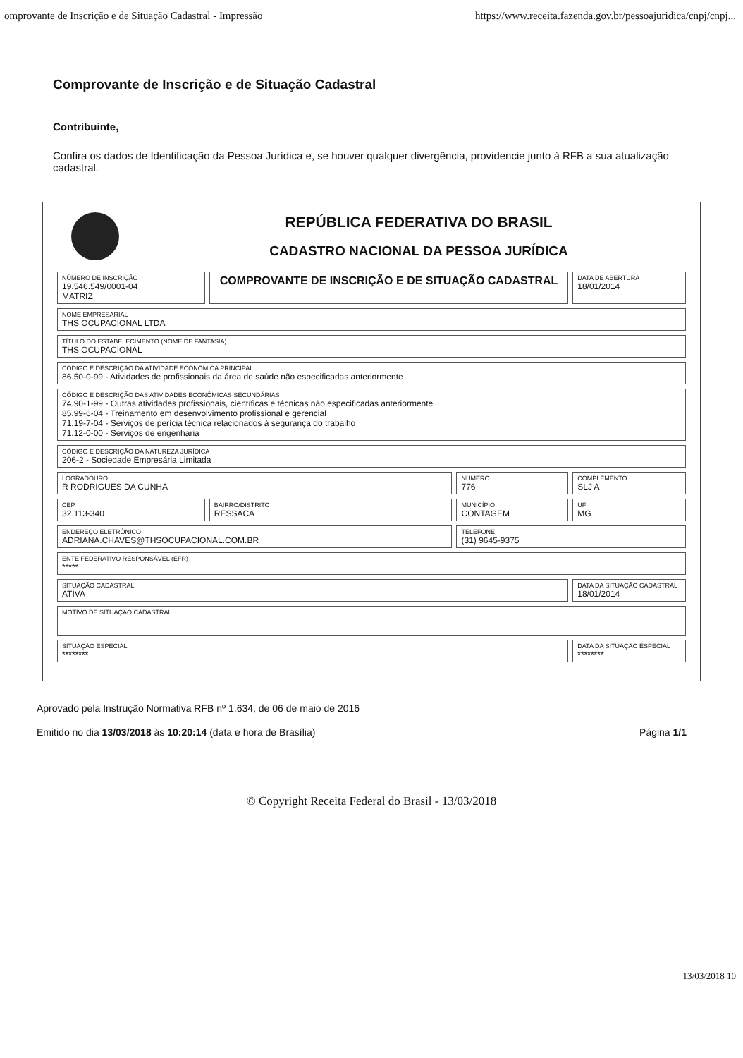omprovante de Inscrição e de Situação Cadastral - Impressão https://www.receita.fazenda.gov.br/pessoajuridica/cnpj/cnpj...
Comprovante de Inscrição e de Situação Cadastral
Contribuinte,
Confira os dados de Identificação da Pessoa Jurídica e, se houver qualquer divergência, providencie junto à RFB a sua atualização cadastral.
REPÚBLICA FEDERATIVA DO BRASIL
CADASTRO NACIONAL DA PESSOA JURÍDICA
| NÚMERO DE INSCRIÇÃO 19.546.549/0001-04 MATRIZ | COMPROVANTE DE INSCRIÇÃO E DE SITUAÇÃO CADASTRAL | | DATA DE ABERTURA 18/01/2014 |
| NOME EMPRESARIAL THS OCUPACIONAL LTDA | | | |
| TÍTULO DO ESTABELECIMENTO (NOME DE FANTASIA) THS OCUPACIONAL | | | |
| CÓDIGO E DESCRIÇÃO DA ATIVIDADE ECONÔMICA PRINCIPAL 86.50-0-99 - Atividades de profissionais da área de saúde não especificadas anteriormente | | | |
| CÓDIGO E DESCRIÇÃO DAS ATIVIDADES ECONÔMICAS SECUNDÁRIAS 74.90-1-99 - Outras atividades profissionais, científicas e técnicas não especificadas anteriormente 85.99-6-04 - Treinamento em desenvolvimento profissional e gerencial 71.19-7-04 - Serviços de perícia técnica relacionados à segurança do trabalho 71.12-0-00 - Serviços de engenharia | | | |
| CÓDIGO E DESCRIÇÃO DA NATUREZA JURÍDICA 206-2 - Sociedade Empresária Limitada | | | |
| LOGRADOURO R RODRIGUES DA CUNHA | | NÚMERO 776 | COMPLEMENTO SLJ A |
| CEP 32.113-340 | BAIRRO/DISTRITO RESSACA | MUNICÍPIO CONTAGEM | UF MG |
| ENDEREÇO ELETRÔNICO ADRIANA.CHAVES@THSOCUPACIONAL.COM.BR | | TELEFONE (31) 9645-9375 | |
| ENTE FEDERATIVO RESPONSÁVEL (EFR) ***** | | | |
| SITUAÇÃO CADASTRAL ATIVA | | | DATA DA SITUAÇÃO CADASTRAL 18/01/2014 |
| MOTIVO DE SITUAÇÃO CADASTRAL | | | |
| SITUAÇÃO ESPECIAL ******** | | | DATA DA SITUAÇÃO ESPECIAL ******** |
Aprovado pela Instrução Normativa RFB nº 1.634, de 06 de maio de 2016
Emitido no dia 13/03/2018 às 10:20:14 (data e hora de Brasília) Página 1/1
© Copyright Receita Federal do Brasil - 13/03/2018
13/03/2018 10